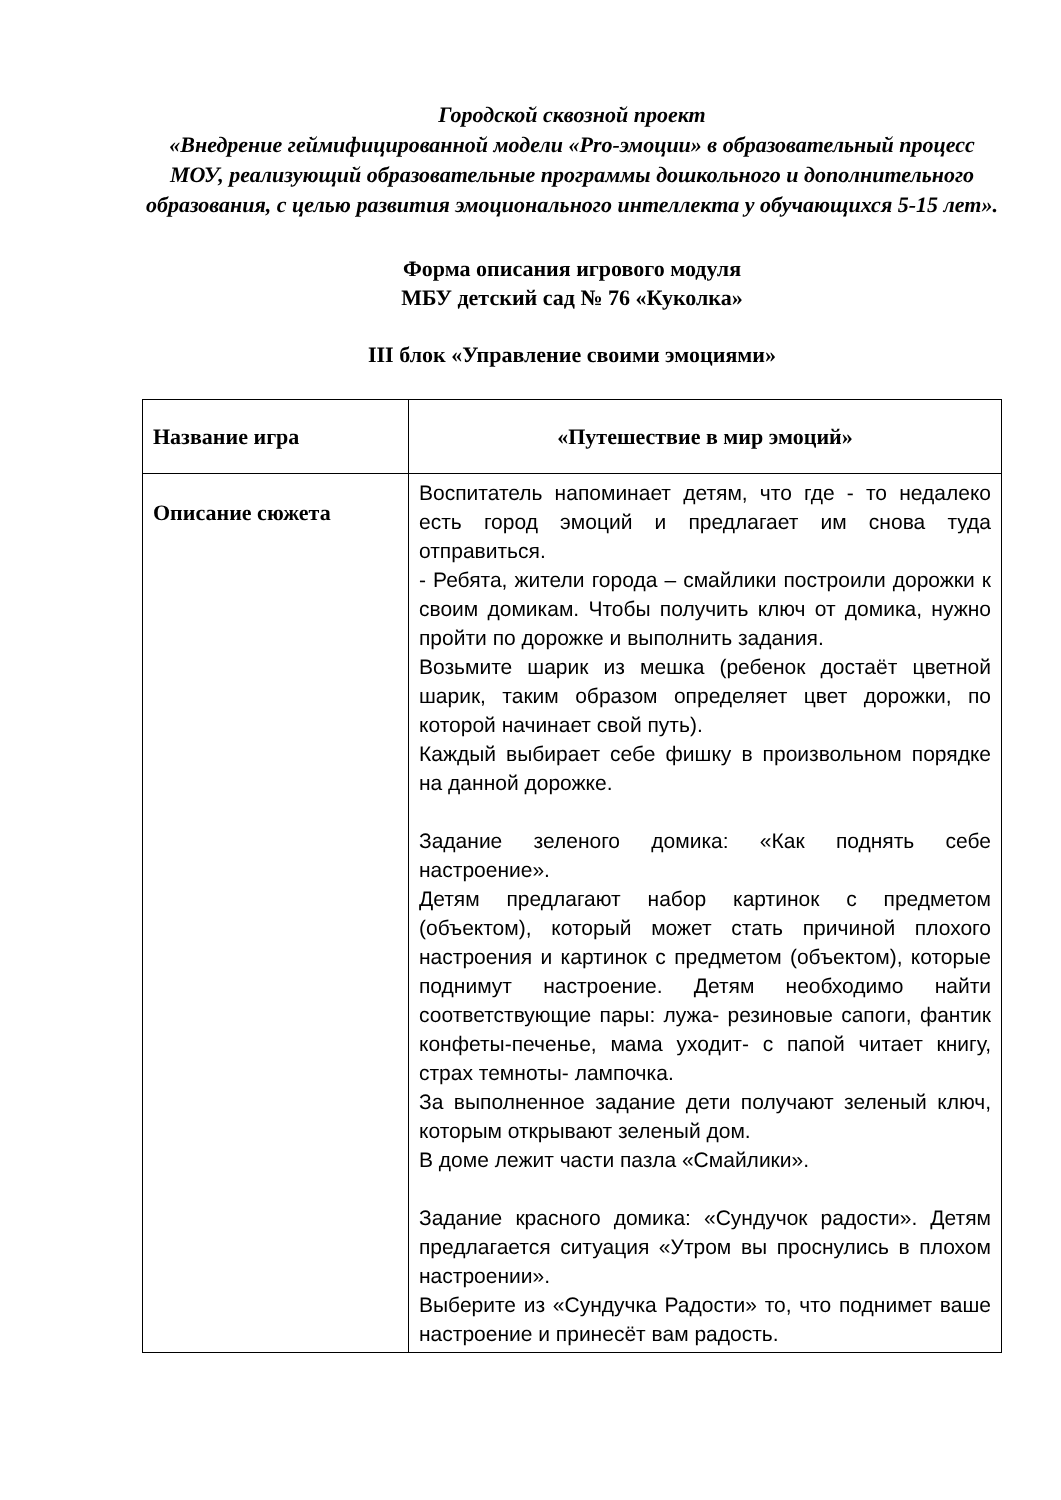Городской сквозной проект
«Внедрение геймифицированной модели «Pro-эмоции» в образовательный процесс МОУ, реализующий образовательные программы дошкольного и дополнительного образования, с целью развития эмоционального интеллекта у обучающихся 5-15 лет».
Форма описания игрового модуля
МБУ детский сад № 76 «Куколка»
III блок «Управление своими эмоциями»
| Название игра | «Путешествие в мир эмоций» |
| Описание сюжета | Воспитатель напоминает детям, что где - то недалеко есть город эмоций и предлагает им снова туда отправиться. - Ребята, жители города – смайлики построили дорожки к своим домикам. Чтобы получить ключ от домика, нужно пройти по дорожке и выполнить задания. Возьмите шарик из мешка (ребенок достаёт цветной шарик, таким образом определяет цвет дорожки, по которой начинает свой путь). Каждый выбирает себе фишку в произвольном порядке на данной дорожке. Задание зеленого домика: «Как поднять себе настроение». Детям предлагают набор картинок с предметом (объектом), который может стать причиной плохого настроения и картинок с предметом (объектом), которые поднимут настроение. Детям необходимо найти соответствующие пары: лужа- резиновые сапоги, фантик конфеты-печенье, мама уходит- с папой читает книгу, страх темноты- лампочка. За выполненное задание дети получают зеленый ключ, которым открывают зеленый дом. В доме лежит части пазла «Смайлики». Задание красного домика: «Сундучок радости». Детям предлагается ситуация «Утром вы проснулись в плохом настроении». Выберите из «Сундучка Радости» то, что поднимет ваше настроение и принесёт вам радость. |